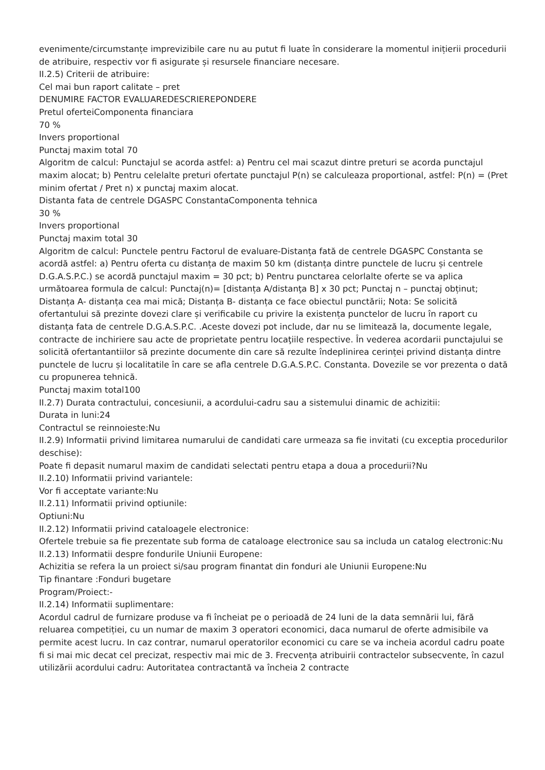evenimente/circumstanțe imprevizibile care nu au putut fi luate în considerare la momentul inițierii procedurii de atribuire, respectiv vor fi asigurate și resursele financiare necesare.
II.2.5) Criterii de atribuire:
Cel mai bun raport calitate – pret
DENUMIRE FACTOR EVALUAREDESCRIEREPONDERE
Pretul oferteiComponenta financiara
70 %
Invers proportional
Punctaj maxim total 70
Algoritm de calcul: Punctajul se acorda astfel: a) Pentru cel mai scazut dintre preturi se acorda punctajul maxim alocat; b) Pentru celelalte preturi ofertate punctajul P(n) se calculeaza proportional, astfel: P(n) = (Pret minim ofertat / Pret n) x punctaj maxim alocat.
Distanta fata de centrele DGASPC ConstantaComponenta tehnica
30 %
Invers proportional
Punctaj maxim total 30
Algoritm de calcul: Punctele pentru Factorul de evaluare-Distanța fată de centrele DGASPC Constanta se acordă astfel: a) Pentru oferta cu distanța de maxim 50 km (distanța dintre punctele de lucru și centrele D.G.A.S.P.C.) se acordă punctajul maxim = 30 pct; b) Pentru punctarea celorlalte oferte se va aplica următoarea formula de calcul: Punctaj(n)= [distanța A/distanţa B] x 30 pct; Punctaj n – punctaj obținut; Distanța A- distanța cea mai mică; Distanța B- distanța ce face obiectul punctării; Nota: Se solicită ofertantului să prezinte dovezi clare și verificabile cu privire la existența punctelor de lucru în raport cu distanța fata de centrele D.G.A.S.P.C. .Aceste dovezi pot include, dar nu se limitează la, documente legale, contracte de inchiriere sau acte de proprietate pentru locaţiile respective. În vederea acordarii punctajului se solicită ofertantantiilor să prezinte documente din care să rezulte îndeplinirea cerinței privind distanța dintre punctele de lucru și localitatile în care se afla centrele D.G.A.S.P.C. Constanta. Dovezile se vor prezenta o dată cu propunerea tehnică.
Punctaj maxim total100
II.2.7) Durata contractului, concesiunii, a acordului-cadru sau a sistemului dinamic de achizitii:
Durata in luni:24
Contractul se reinnoieste:Nu
II.2.9) Informatii privind limitarea numarului de candidati care urmeaza sa fie invitati (cu exceptia procedurilor deschise):
Poate fi depasit numarul maxim de candidati selectati pentru etapa a doua a procedurii?Nu
II.2.10) Informatii privind variantele:
Vor fi acceptate variante:Nu
II.2.11) Informatii privind optiunile:
Optiuni:Nu
II.2.12) Informatii privind cataloagele electronice:
Ofertele trebuie sa fie prezentate sub forma de cataloage electronice sau sa includa un catalog electronic:Nu
II.2.13) Informatii despre fondurile Uniunii Europene:
Achizitia se refera la un proiect si/sau program finantat din fonduri ale Uniunii Europene:Nu
Tip finantare :Fonduri bugetare
Program/Proiect:-
II.2.14) Informatii suplimentare:
Acordul cadrul de furnizare produse va fi încheiat pe o perioadă de 24 luni de la data semnării lui, fără reluarea competiției, cu un numar de maxim 3 operatori economici, daca numarul de oferte admisibile va permite acest lucru. In caz contrar, numarul operatorilor economici cu care se va incheia acordul cadru poate fi si mai mic decat cel precizat, respectiv mai mic de 3. Frecvența atribuirii contractelor subsecvente, în cazul utilizării acordului cadru: Autoritatea contractantă va încheia 2 contracte